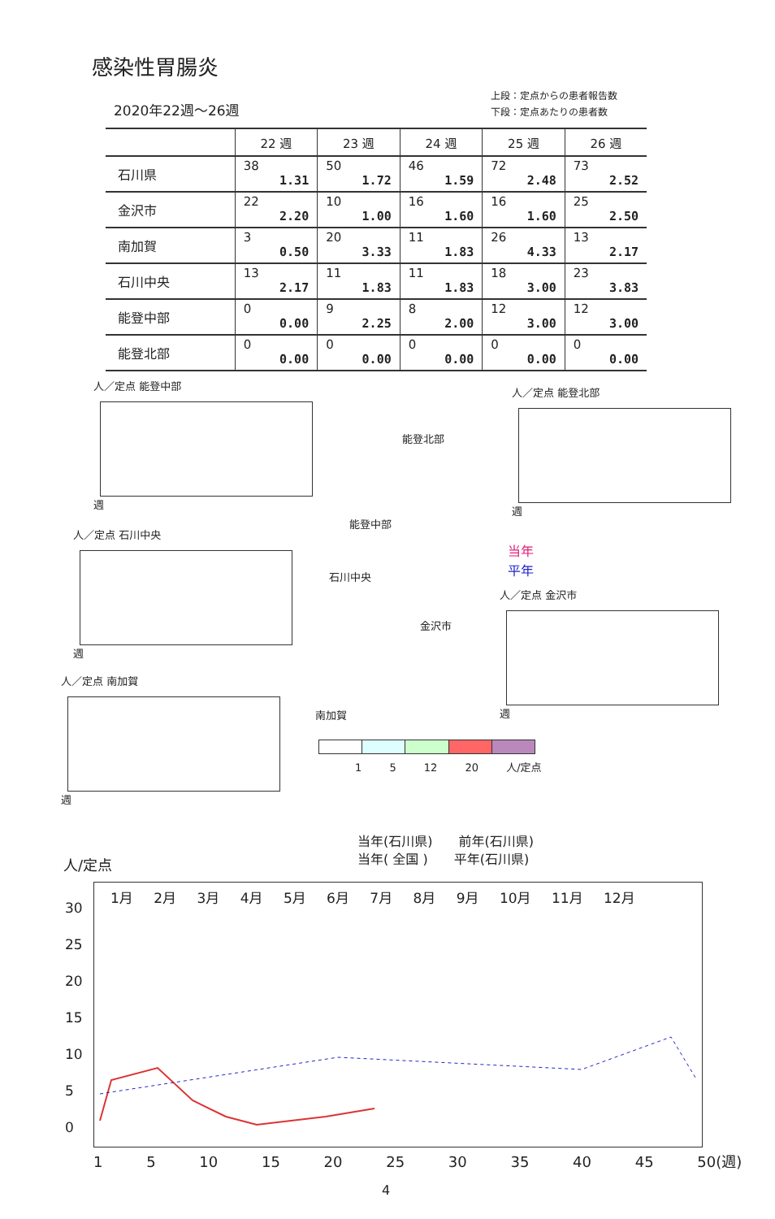感染性胃腸炎
2020年22週〜26週
上段：定点からの患者報告数
下段：定点あたりの患者数
| | 22 週 | 23 週 | 24 週 | 25 週 | 26 週 |
| --- | --- | --- | --- | --- | --- |
| 石川県 | 38 1.31 | 50 1.72 | 46 1.59 | 72 2.48 | 73 2.52 |
| 金沢市 | 22 2.20 | 10 1.00 | 16 1.60 | 16 1.60 | 25 2.50 |
| 南加賀 | 3 0.50 | 20 3.33 | 11 1.83 | 26 4.33 | 13 2.17 |
| 石川中央 | 13 2.17 | 11 1.83 | 11 1.83 | 18 3.00 | 23 3.83 |
| 能登中部 | 0 0.00 | 9 2.25 | 8 2.00 | 12 3.00 | 12 3.00 |
| 能登北部 | 0 0.00 | 0 0.00 | 0 0.00 | 0 0.00 | 0 0.00 |
人／定点 能登中部
週
人／定点 能登北部
週
人／定点 石川中央
週
人／定点 金沢市
週
人／定点 南加賀
週
当年
平年
能登北部
能登中部
石川中央
金沢市
南加賀
1 5 12 20 人/定点
当年(石川県)　　前年(石川県)
当年( 全国 )　　平年(石川県)
人/定点
1月 2月 3月 4月 5月 6月 7月 8月 9月 10月 11月 12月
30
25
20
15
10
5
0
1 5 10 15 20 25 30 35 40 45 50(週)
4